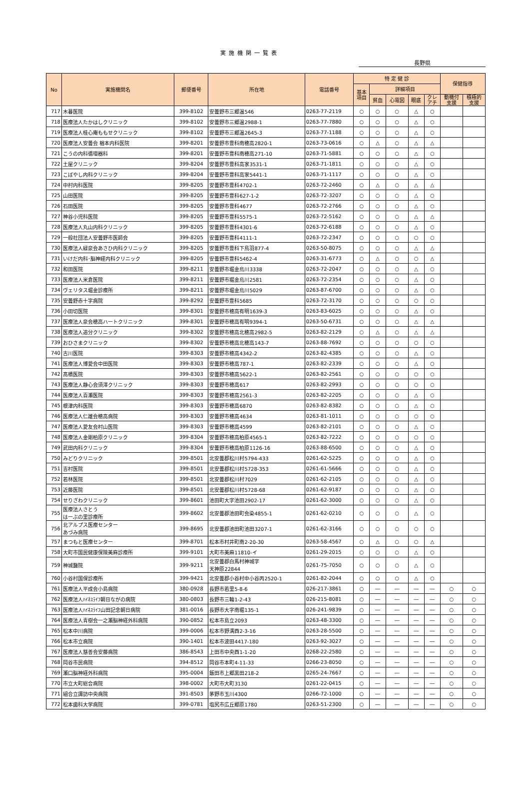実施機関一覧表
長野県
| No | 実施機関名 | 郵便番号 | 所在地 | 電話番号 | 特 定 健 診 | | | | | 保健指導 | |
| --- | --- | --- | --- | --- | --- | --- | --- | --- | --- | --- | --- |
| | | | | | 基本 項目 | 詳細項目 | | | | | |
| | | | | | | 貧血 | 心電図 | 眼底 | クレ アチ | 動機付 支援 | 積極的 支援 |
| 717 | 木暮医院 | 399-8102 | 安曇野市三郷温546 | 0263-77-2119 | ○ | ○ | ○ | △ | ○ | | |
| 718 | 医療法人たかはしクリニック | 399-8102 | 安曇野市三郷温2988-1 | 0263-77-7880 | ○ | ○ | ○ | △ | ○ | | |
| 719 | 医療法人桂心庵ももせクリニック | 399-8102 | 安曇野市三郷温2645-3 | 0263-77-1188 | ○ | ○ | ○ | △ | ○ | | |
| 720 | 医療法人安曇会 楢本内科医院 | 399-8201 | 安曇野市豊科南穂高2820-1 | 0263-73-0616 | ○ | △ | ○ | △ | △ | | |
| 721 | こうの内科循環器科 | 399-8201 | 安曇野市豊科南穂高271-10 | 0263-71-5881 | ○ | ○ | ○ | △ | ○ | | |
| 722 | 土屋クリニック | 399-8204 | 安曇野市豊科高家3531-1 | 0263-71-1811 | ○ | ○ | ○ | △ | ○ | | |
| 723 | こばやし内科クリニック | 399-8204 | 安曇野市豊科高家5441-1 | 0263-71-1117 | ○ | ○ | ○ | △ | ○ | | |
| 724 | 中村内科医院 | 399-8205 | 安曇野市豊科4702-1 | 0263-72-2460 | ○ | △ | ○ | △ | △ | | |
| 725 | 山田医院 | 399-8205 | 安曇野市豊科627-1-2 | 0263-72-3207 | ○ | ○ | ○ | △ | ○ | | |
| 726 | 石田医院 | 399-8205 | 安曇野市豊科4677 | 0263-72-2766 | ○ | ○ | ○ | △ | ○ | | |
| 727 | 神谷小児科医院 | 399-8205 | 安曇野市豊科5575-1 | 0263-72-5162 | ○ | ○ | ○ | △ | △ | | |
| 728 | 医療法人丸山内科クリニック | 399-8205 | 安曇野市豊科4301-6 | 0263-72-6188 | ○ | ○ | ○ | △ | ○ | | |
| 729 | 一般社団法人安曇野市医師会 | 399-8205 | 安曇野市豊科4111-1 | 0263-72-2347 | ○ | ○ | ○ | ○ | ○ | | |
| 730 | 医療法人緑泉会あさひ内科クリニック | 399-8205 | 安曇野市豊科下鳥羽877-4 | 0263-50-8075 | ○ | ○ | ○ | △ | △ | | |
| 731 | いけだ内科･脳神経内科クリニック | 399-8205 | 安曇野市豊科5462-4 | 0263-31-6773 | ○ | △ | ○ | ○ | △ | | |
| 732 | 和田医院 | 399-8211 | 安曇野市堀金烏川3338 | 0263-72-2047 | ○ | ○ | ○ | △ | ○ | | |
| 733 | 医療法人米倉医院 | 399-8211 | 安曇野市堀金烏川2581 | 0263-72-2354 | ○ | ○ | ○ | △ | ○ | | |
| 734 | ヴェリタス堀金診療所 | 399-8211 | 安曇野市堀金烏川5029 | 0263-87-6700 | ○ | ○ | ○ | △ | ○ | | |
| 735 | 安曇野赤十字病院 | 399-8292 | 安曇野市豊科5685 | 0263-72-3170 | ○ | ○ | ○ | ○ | ○ | | |
| 736 | 小田切医院 | 399-8301 | 安曇野市穂高有明1639-3 | 0263-83-6025 | ○ | ○ | ○ | △ | ○ | | |
| 737 | 医療法人泉会穂高ハートクリニック | 399-8301 | 安曇野市穂高有明9394-1 | 0263-50-6731 | ○ | ○ | ○ | △ | △ | | |
| 738 | 医療法人追分クリニック | 399-8302 | 安曇野市穂高北穂高2982-5 | 0263-82-2129 | ○ | △ | ○ | △ | △ | | |
| 739 | おひさまクリニック | 399-8302 | 安曇野市穂高北穂高143-7 | 0263-88-7692 | ○ | ○ | ○ | ○ | ○ | | |
| 740 | 古川医院 | 399-8303 | 安曇野市穂高4342-2 | 0263-82-4385 | ○ | ○ | ○ | △ | ○ | | |
| 741 | 医療法人博愛会中田医院 | 399-8303 | 安曇野市穂高787-1 | 0263-82-2339 | ○ | ○ | ○ | △ | ○ | | |
| 742 | 髙橋医院 | 399-8303 | 安曇野市穂高5622-1 | 0263-82-2561 | ○ | ○ | ○ | ○ | ○ | | |
| 743 | 医療法人静心会須澤クリニック | 399-8303 | 安曇野市穂高617 | 0263-82-2993 | ○ | ○ | ○ | ○ | ○ | | |
| 744 | 医療法人百瀬医院 | 399-8303 | 安曇野市穂高2561-3 | 0263-82-2205 | ○ | ○ | ○ | △ | ○ | | |
| 745 | 根津内科医院 | 399-8303 | 安曇野市穂高6870 | 0263-82-8382 | ○ | ○ | ○ | △ | ○ | | |
| 746 | 医療法人仁雄会穂高病院 | 399-8303 | 安曇野市穂高4634 | 0263-81-1011 | ○ | ○ | ○ | ○ | ○ | | |
| 747 | 医療法人愛友会村山医院 | 399-8303 | 安曇野市穂高4599 | 0263-82-2101 | ○ | ○ | ○ | △ | ○ | | |
| 748 | 医療法人金剛柏原クリニック | 399-8304 | 安曇野市穂高柏原4565-1 | 0263-82-7222 | ○ | ○ | ○ | ○ | ○ | | |
| 749 | 武田内科クリニック | 399-8304 | 安曇野市穂高柏原1126-16 | 0263-88-6500 | ○ | ○ | ○ | △ | ○ | | |
| 750 | みどりクリニック | 399-8501 | 北安曇郡松川村5794-433 | 0261-62-5225 | ○ | ○ | ○ | △ | ○ | | |
| 751 | 吉村医院 | 399-8501 | 北安曇郡松川村5728-353 | 0261-61-5666 | ○ | ○ | ○ | △ | ○ | | |
| 752 | 若林医院 | 399-8501 | 北安曇郡松川村7029 | 0261-62-2105 | ○ | ○ | ○ | △ | ○ | | |
| 753 | 近藤医院 | 399-8501 | 北安曇郡松川村5728-68 | 0261-62-9187 | ○ | ○ | ○ | △ | ○ | | |
| 754 | せりざわクリニック | 399-8601 | 池田町大字池田2902-17 | 0261-62-3000 | ○ | ○ | ○ | △ | ○ | | |
| 755 | 医療法人さとう はーぶの里診療所 | 399-8602 | 北安曇郡池田町会染4855-1 | 0261-62-0210 | ○ | ○ | ○ | △ | ○ | | |
| 756 | 北アルプス医療センター あづみ病院 | 399-8695 | 北安曇郡池田町池田3207-1 | 0261-62-3166 | ○ | ○ | ○ | ○ | ○ | | |
| 757 | まつもと医療センター | 399-8701 | 松本市村井町南2-20-30 | 0263-58-4567 | ○ | △ | ○ | ○ | △ | | |
| 758 | 大町市国民健康保険美麻診療所 | 399-9101 | 大町市美麻11810-イ | 0261-29-2015 | ○ | ○ | ○ | △ | ○ | | |
| 759 | 神城醫院 | 399-9211 | 北安曇郡白馬村神城字 天神原22844 | 0261-75-7050 | ○ | ○ | ○ | △ | ○ | | |
| 760 | 小谷村国保診療所 | 399-9421 | 北安曇郡小谷村中小谷丙2520-1 | 0261-82-2044 | ○ | ○ | ○ | △ | ○ | | |
| 761 | 医療法人平成会小島病院 | 380-0928 | 長野市若里5-8-6 | 026-217-3861 | ○ | ― | ― | ― | ― | ○ | ○ |
| 762 | 医療法人ﾊｲﾈｽﾗｲﾌ朝日ながの病院 | 380-0803 | 長野市三輪1-2-43 | 026-215-8081 | ○ | ― | ― | ― | ― | ○ | ○ |
| 763 | 医療法人ﾊｲﾈｽﾗｲﾌ山田記念朝日病院 | 381-0016 | 長野市大字南堀135-1 | 026-241-9839 | ○ | ― | ― | ― | ― | ○ | ○ |
| 764 | 医療法人青樹会一之瀬脳神経外科病院 | 390-0852 | 松本市島立2093 | 0263-48-3300 | ○ | ― | ― | ― | ― | ○ | ○ |
| 765 | 松本中川病院 | 399-0006 | 松本市野溝西2-3-16 | 0263-28-5500 | ○ | ― | ― | ― | ― | ○ | ○ |
| 766 | 松本市立病院 | 390-1401 | 松本市波田4417-180 | 0263-92-3027 | ○ | ― | ― | ― | ― | ○ | ○ |
| 767 | 医療法人慈善会安藤病院 | 386-8543 | 上田市中央西1-1-20 | 0268-22-2580 | ○ | ― | ― | ― | ― | ○ | ○ |
| 768 | 岡谷市民病院 | 394-8512 | 岡谷市本町4-11-33 | 0266-23-8050 | ○ | ― | ― | ― | ― | ○ | ○ |
| 769 | 瀬口脳神経外科病院 | 395-0004 | 飯田市上郷黒田218-2 | 0265-24-7667 | ○ | ― | ― | ― | ― | ○ | ○ |
| 770 | 市立大町総合病院 | 398-0002 | 大町市大町3130 | 0261-22-0415 | ○ | ― | ― | ― | ― | ○ | ○ |
| 771 | 組合立諏訪中央病院 | 391-8503 | 茅野市玉川4300 | 0266-72-1000 | ○ | ― | ― | ― | ― | ○ | ○ |
| 772 | 松本歯科大学病院 | 399-0781 | 塩尻市広丘郷原1780 | 0263-51-2300 | ○ | ― | ― | ― | ― | ○ | ○ |